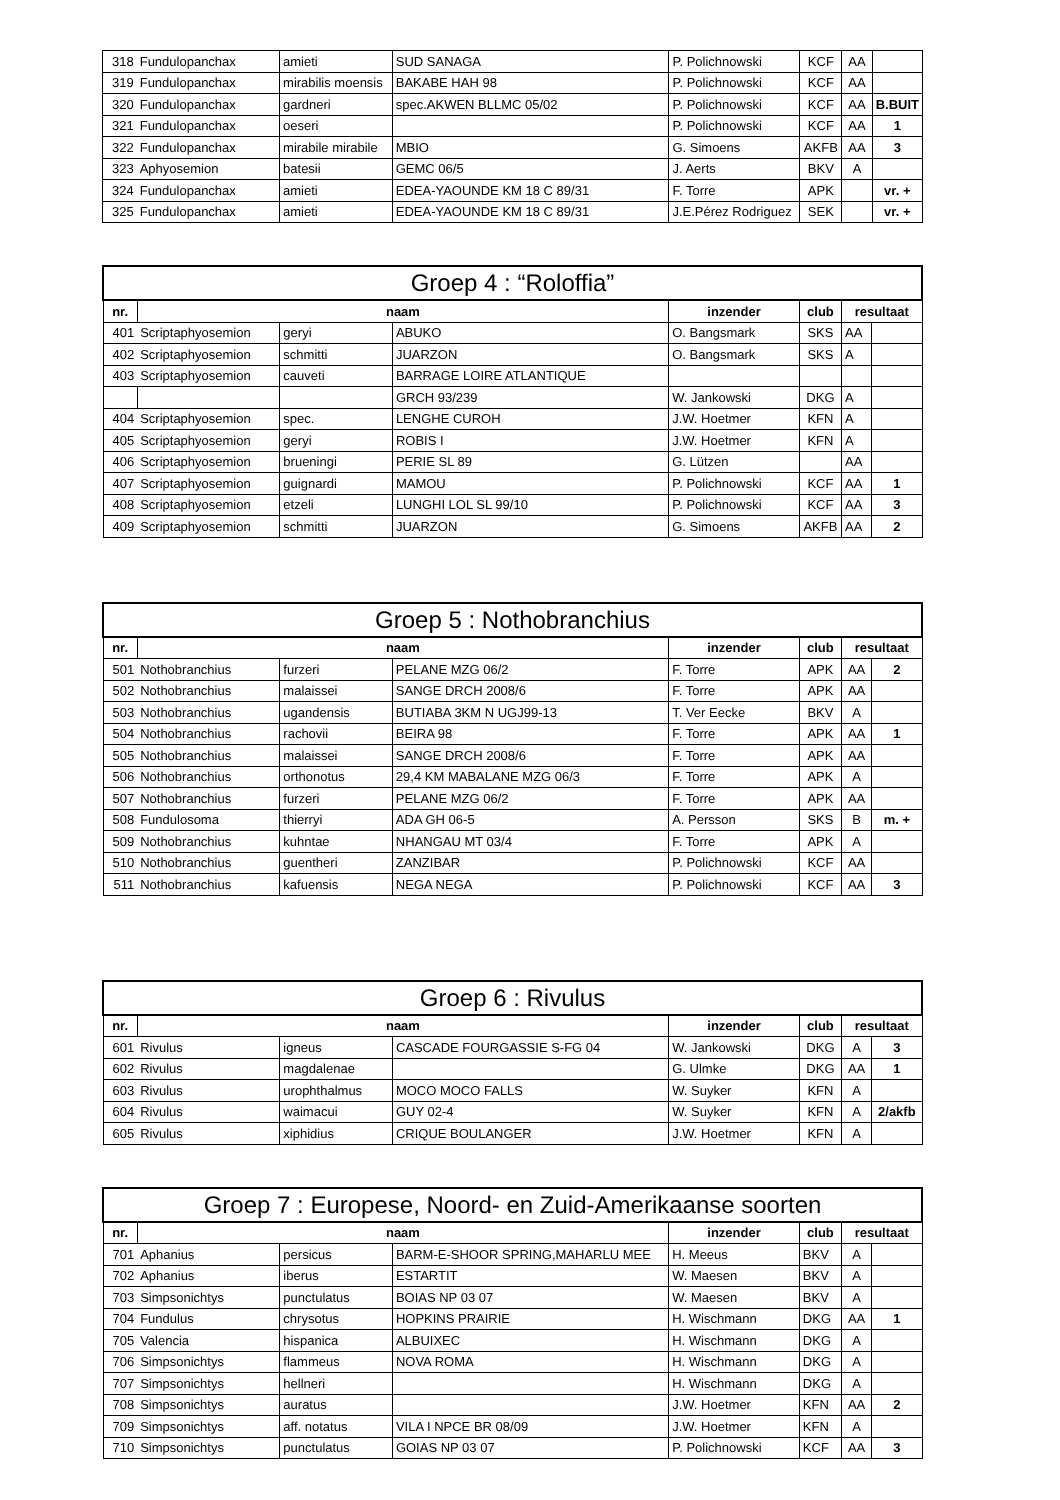| 318 | Fundulopanchax | amieti | SUD SANAGA | P. Polichnowski | KCF | AA | |
| 319 | Fundulopanchax | mirabilis moensis | BAKABE HAH 98 | P. Polichnowski | KCF | AA | |
| 320 | Fundulopanchax | gardneri | spec.AKWEN BLLMC 05/02 | P. Polichnowski | KCF | AA | B.BUIT |
| 321 | Fundulopanchax | oeseri | | P. Polichnowski | KCF | AA | 1 |
| 322 | Fundulopanchax | mirabile mirabile | MBIO | G. Simoens | AKFB | AA | 3 |
| 323 | Aphyosemion | batesii | GEMC 06/5 | J. Aerts | BKV | A | |
| 324 | Fundulopanchax | amieti | EDEA-YAOUNDE KM 18 C 89/31 | F. Torre | APK | | vr. + |
| 325 | Fundulopanchax | amieti | EDEA-YAOUNDE KM 18 C 89/31 | J.E.Pérez Rodriguez | SEK | | vr. + |
| Groep 4 : “Roloffia” | | | | | | | |
| --- | --- | --- | --- | --- | --- | --- | --- |
| nr. | naam | | | inzender | club | resultaat | |
| 401 | Scriptaphyosemion | geryi | ABUKO | O. Bangsmark | SKS | AA | |
| 402 | Scriptaphyosemion | schmitti | JUARZON | O. Bangsmark | SKS | A | |
| 403 | Scriptaphyosemion | cauveti | BARRAGE LOIRE ATLANTIQUE | | | | |
| | | | GRCH 93/239 | W. Jankowski | DKG | A | |
| 404 | Scriptaphyosemion | spec. | LENGHE CUROH | J.W. Hoetmer | KFN | A | |
| 405 | Scriptaphyosemion | geryi | ROBIS I | J.W. Hoetmer | KFN | A | |
| 406 | Scriptaphyosemion | brueningi | PERIE SL 89 | G. Lützen | | AA | |
| 407 | Scriptaphyosemion | guignardi | MAMOU | P. Polichnowski | KCF | AA | 1 |
| 408 | Scriptaphyosemion | etzeli | LUNGHI LOL SL 99/10 | P. Polichnowski | KCF | AA | 3 |
| 409 | Scriptaphyosemion | schmitti | JUARZON | G. Simoens | AKFB | AA | 2 |
| Groep 5 : Nothobranchius | | | | | | | |
| --- | --- | --- | --- | --- | --- | --- | --- |
| nr. | naam | | | inzender | club | resultaat | |
| 501 | Nothobranchius | furzeri | PELANE MZG 06/2 | F. Torre | APK | AA | 2 |
| 502 | Nothobranchius | malaissei | SANGE DRCH 2008/6 | F. Torre | APK | AA | |
| 503 | Nothobranchius | ugandensis | BUTIABA 3KM N UGJ99-13 | T. Ver Eecke | BKV | A | |
| 504 | Nothobranchius | rachovii | BEIRA 98 | F. Torre | APK | AA | 1 |
| 505 | Nothobranchius | malaissei | SANGE DRCH 2008/6 | F. Torre | APK | AA | |
| 506 | Nothobranchius | orthonotus | 29,4 KM MABALANE MZG 06/3 | F. Torre | APK | A | |
| 507 | Nothobranchius | furzeri | PELANE MZG 06/2 | F. Torre | APK | AA | |
| 508 | Fundulosoma | thierryi | ADA GH 06-5 | A. Persson | SKS | B | m. + |
| 509 | Nothobranchius | kuhntae | NHANGAU MT 03/4 | F. Torre | APK | A | |
| 510 | Nothobranchius | guentheri | ZANZIBAR | P. Polichnowski | KCF | AA | |
| 511 | Nothobranchius | kafuensis | NEGA NEGA | P. Polichnowski | KCF | AA | 3 |
| Groep 6 : Rivulus | | | | | | | |
| --- | --- | --- | --- | --- | --- | --- | --- |
| nr. | naam | | | inzender | club | resultaat | |
| 601 | Rivulus | igneus | CASCADE FOURGASSIE S-FG 04 | W. Jankowski | DKG | A | 3 |
| 602 | Rivulus | magdalenae | | G. Ulmke | DKG | AA | 1 |
| 603 | Rivulus | urophthalmus | MOCO MOCO FALLS | W. Suyker | KFN | A | |
| 604 | Rivulus | waimacui | GUY 02-4 | W. Suyker | KFN | A | 2/akfb |
| 605 | Rivulus | xiphidius | CRIQUE BOULANGER | J.W. Hoetmer | KFN | A | |
| Groep 7 : Europese, Noord- en Zuid-Amerikaanse soorten | | | | | | | |
| --- | --- | --- | --- | --- | --- | --- | --- |
| nr. | naam | | | inzender | club | resultaat | |
| 701 | Aphanius | persicus | BARM-E-SHOOR SPRING,MAHARLU MEE | H. Meeus | BKV | A | |
| 702 | Aphanius | iberus | ESTARTIT | W. Maesen | BKV | A | |
| 703 | Simpsonichtys | punctulatus | BOIAS NP 03 07 | W. Maesen | BKV | A | |
| 704 | Fundulus | chrysotus | HOPKINS PRAIRIE | H. Wischmann | DKG | AA | 1 |
| 705 | Valencia | hispanica | ALBUIXEC | H. Wischmann | DKG | A | |
| 706 | Simpsonichtys | flammeus | NOVA ROMA | H. Wischmann | DKG | A | |
| 707 | Simpsonichtys | hellneri | | H. Wischmann | DKG | A | |
| 708 | Simpsonichtys | auratus | | J.W. Hoetmer | KFN | AA | 2 |
| 709 | Simpsonichtys | aff. notatus | VILA I NPCE BR 08/09 | J.W. Hoetmer | KFN | A | |
| 710 | Simpsonichtys | punctulatus | GOIAS NP 03 07 | P. Polichnowski | KCF | AA | 3 |